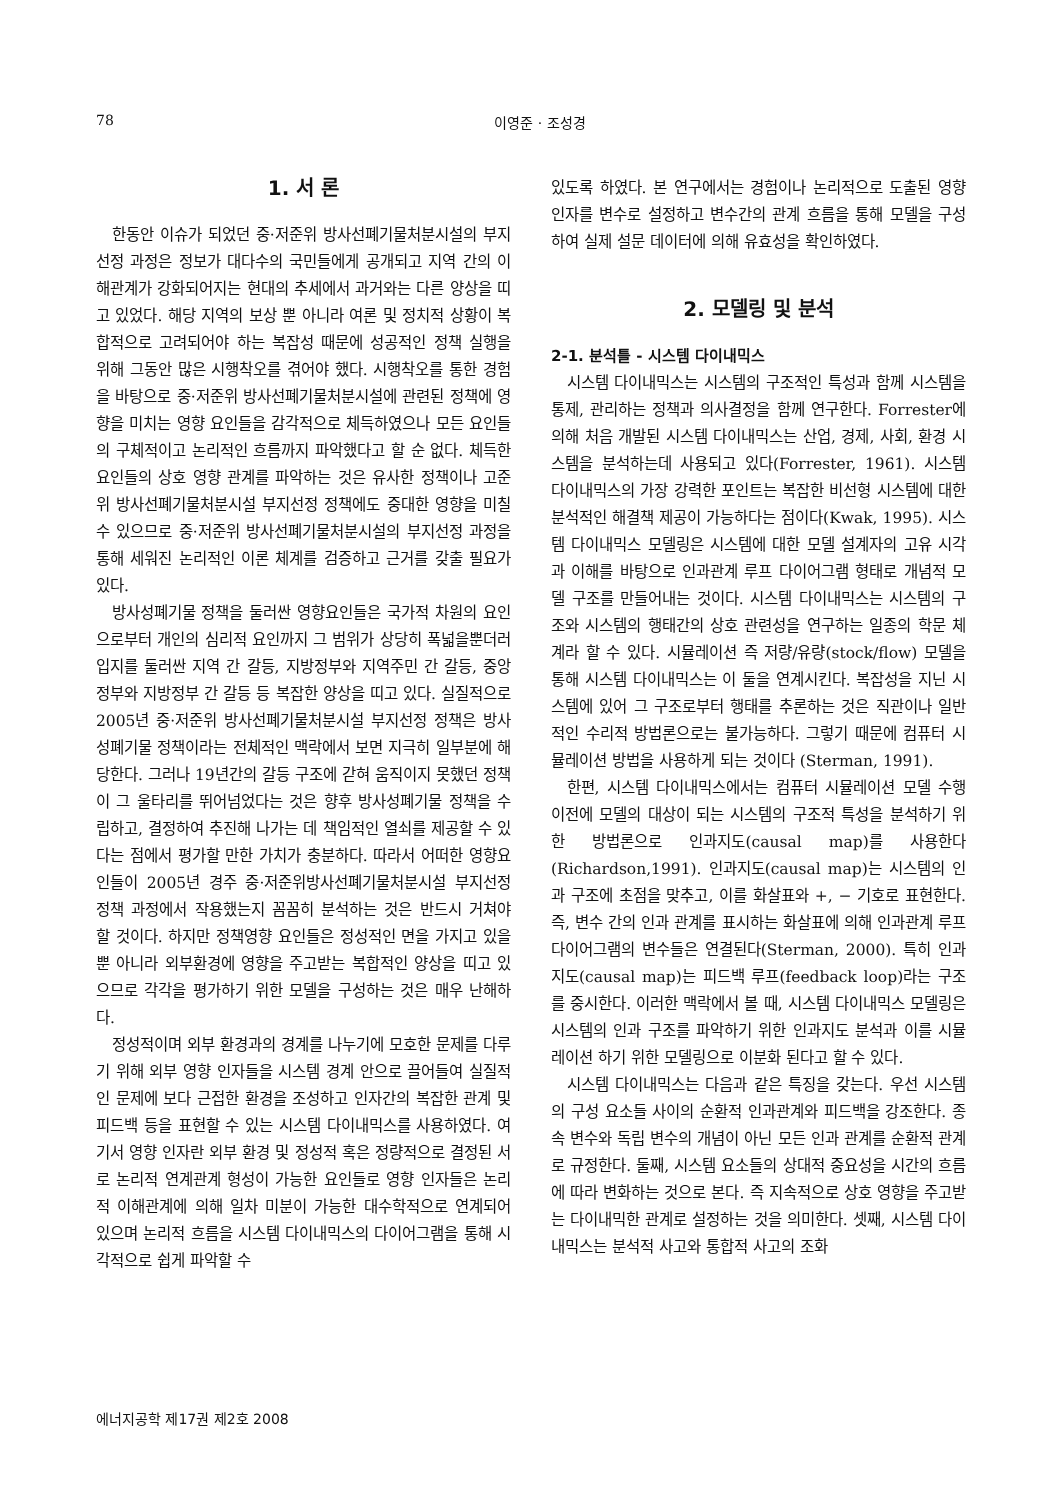78 이영준 · 조성경
1. 서 론
한동안 이슈가 되었던 중·저준위 방사선폐기물처분시설의 부지선정 과정은 정보가 대다수의 국민들에게 공개되고 지역 간의 이해관계가 강화되어지는 현대의 추세에서 과거와는 다른 양상을 띠고 있었다. 해당 지역의 보상 뿐 아니라 여론 및 정치적 상황이 복합적으로 고려되어야 하는 복잡성 때문에 성공적인 정책 실행을 위해 그동안 많은 시행착오를 겪어야 했다. 시행착오를 통한 경험을 바탕으로 중·저준위 방사선폐기물처분시설에 관련된 정책에 영향을 미치는 영향 요인들을 감각적으로 체득하였으나 모든 요인들의 구체적이고 논리적인 흐름까지 파악했다고 할 순 없다. 체득한 요인들의 상호 영향 관계를 파악하는 것은 유사한 정책이나 고준위 방사선폐기물처분시설 부지선정 정책에도 중대한 영향을 미칠 수 있으므로 중·저준위 방사선폐기물처분시설의 부지선정 과정을 통해 세워진 논리적인 이론 체계를 검증하고 근거를 갖출 필요가 있다.
방사성폐기물 정책을 둘러싼 영향요인들은 국가적 차원의 요인으로부터 개인의 심리적 요인까지 그 범위가 상당히 폭넓을뿐더러 입지를 둘러싼 지역 간 갈등, 지방정부와 지역주민 간 갈등, 중앙정부와 지방정부 간 갈등 등 복잡한 양상을 띠고 있다. 실질적으로 2005년 중·저준위 방사선폐기물처분시설 부지선정 정책은 방사성폐기물 정책이라는 전체적인 맥락에서 보면 지극히 일부분에 해당한다. 그러나 19년간의 갈등 구조에 갇혀 움직이지 못했던 정책이 그 울타리를 뛰어넘었다는 것은 향후 방사성폐기물 정책을 수립하고, 결정하여 추진해 나가는 데 책임적인 열쇠를 제공할 수 있다는 점에서 평가할 만한 가치가 충분하다. 따라서 어떠한 영향요인들이 2005년 경주 중·저준위방사선폐기물처분시설 부지선정 정책 과정에서 작용했는지 꼼꼼히 분석하는 것은 반드시 거쳐야 할 것이다. 하지만 정책영향 요인들은 정성적인 면을 가지고 있을 뿐 아니라 외부환경에 영향을 주고받는 복합적인 양상을 띠고 있으므로 각각을 평가하기 위한 모델을 구성하는 것은 매우 난해하다.
정성적이며 외부 환경과의 경계를 나누기에 모호한 문제를 다루기 위해 외부 영향 인자들을 시스템 경계 안으로 끌어들여 실질적인 문제에 보다 근접한 환경을 조성하고 인자간의 복잡한 관계 및 피드백 등을 표현할 수 있는 시스템 다이내믹스를 사용하였다. 여기서 영향 인자란 외부 환경 및 정성적 혹은 정량적으로 결정된 서로 논리적 연계관계 형성이 가능한 요인들로 영향 인자들은 논리적 이해관계에 의해 일차 미분이 가능한 대수학적으로 연계되어 있으며 논리적 흐름을 시스템 다이내믹스의 다이어그램을 통해 시각적으로 쉽게 파악할 수
있도록 하였다. 본 연구에서는 경험이나 논리적으로 도출된 영향 인자를 변수로 설정하고 변수간의 관계 흐름을 통해 모델을 구성하여 실제 설문 데이터에 의해 유효성을 확인하였다.
2. 모델링 및 분석
2-1. 분석틀 - 시스템 다이내믹스
시스템 다이내믹스는 시스템의 구조적인 특성과 함께 시스템을 통제, 관리하는 정책과 의사결정을 함께 연구한다. Forrester에 의해 처음 개발된 시스템 다이내믹스는 산업, 경제, 사회, 환경 시스템을 분석하는데 사용되고 있다(Forrester, 1961). 시스템 다이내믹스의 가장 강력한 포인트는 복잡한 비선형 시스템에 대한 분석적인 해결책 제공이 가능하다는 점이다(Kwak, 1995). 시스템 다이내믹스 모델링은 시스템에 대한 모델 설계자의 고유 시각과 이해를 바탕으로 인과관계 루프 다이어그램 형태로 개념적 모델 구조를 만들어내는 것이다. 시스템 다이내믹스는 시스템의 구조와 시스템의 행태간의 상호 관련성을 연구하는 일종의 학문 체계라 할 수 있다. 시뮬레이션 즉 저량/유량(stock/flow) 모델을 통해 시스템 다이내믹스는 이 둘을 연계시킨다. 복잡성을 지닌 시스템에 있어 그 구조로부터 행태를 추론하는 것은 직관이나 일반적인 수리적 방법론으로는 불가능하다. 그렇기 때문에 컴퓨터 시뮬레이션 방법을 사용하게 되는 것이다 (Sterman, 1991).
한편, 시스템 다이내믹스에서는 컴퓨터 시뮬레이션 모델 수행 이전에 모델의 대상이 되는 시스템의 구조적 특성을 분석하기 위한 방법론으로 인과지도(causal map)를 사용한다(Richardson,1991). 인과지도(causal map)는 시스템의 인과 구조에 초점을 맞추고, 이를 화살표와 +, − 기호로 표현한다. 즉, 변수 간의 인과 관계를 표시하는 화살표에 의해 인과관계 루프 다이어그램의 변수들은 연결된다(Sterman, 2000). 특히 인과지도(causal map)는 피드백 루프(feedback loop)라는 구조를 중시한다. 이러한 맥락에서 볼 때, 시스템 다이내믹스 모델링은 시스템의 인과 구조를 파악하기 위한 인과지도 분석과 이를 시뮬레이션 하기 위한 모델링으로 이분화 된다고 할 수 있다.
시스템 다이내믹스는 다음과 같은 특징을 갖는다. 우선 시스템의 구성 요소들 사이의 순환적 인과관계와 피드백을 강조한다. 종속 변수와 독립 변수의 개념이 아닌 모든 인과 관계를 순환적 관계로 규정한다. 둘째, 시스템 요소들의 상대적 중요성을 시간의 흐름에 따라 변화하는 것으로 본다. 즉 지속적으로 상호 영향을 주고받는 다이내믹한 관계로 설정하는 것을 의미한다. 셋째, 시스템 다이내믹스는 분석적 사고와 통합적 사고의 조화
에너지공학 제17권 제2호 2008